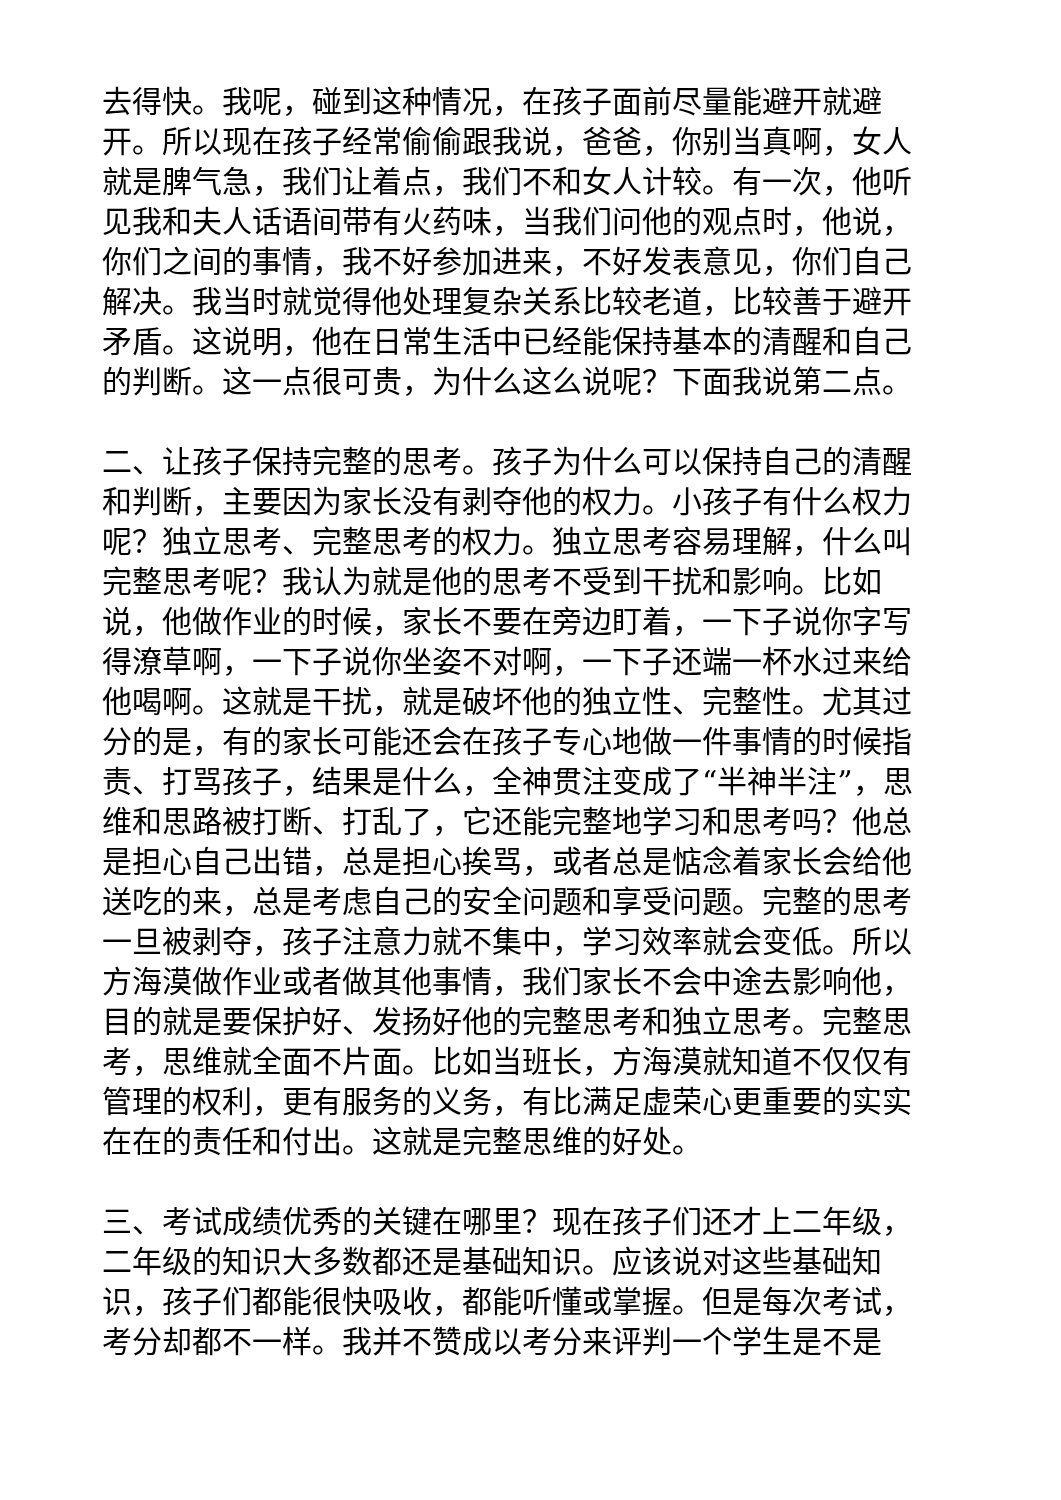去得快。我呢，碰到这种情况，在孩子面前尽量能避开就避开。所以现在孩子经常偷偷跟我说，爸爸，你别当真啊，女人就是脾气急，我们让着点，我们不和女人计较。有一次，他听见我和夫人话语间带有火药味，当我们问他的观点时，他说，你们之间的事情，我不好参加进来，不好发表意见，你们自己解决。我当时就觉得他处理复杂关系比较老道，比较善于避开矛盾。这说明，他在日常生活中已经能保持基本的清醒和自己的判断。这一点很可贵，为什么这么说呢？下面我说第二点。
二、让孩子保持完整的思考。孩子为什么可以保持自己的清醒和判断，主要因为家长没有剥夺他的权力。小孩子有什么权力呢？独立思考、完整思考的权力。独立思考容易理解，什么叫完整思考呢？我认为就是他的思考不受到干扰和影响。比如说，他做作业的时候，家长不要在旁边盯着，一下子说你字写得潦草啊，一下子说你坐姿不对啊，一下子还端一杯水过来给他喝啊。这就是干扰，就是破坏他的独立性、完整性。尤其过分的是，有的家长可能还会在孩子专心地做一件事情的时候指责、打骂孩子，结果是什么，全神贯注变成了“半神半注”，思维和思路被打断、打乱了，它还能完整地学习和思考吗？他总是担心自己出错，总是担心挨骂，或者总是惦念着家长会给他送吃的来，总是考虑自己的安全问题和享受问题。完整的思考一旦被剥夺，孩子注意力就不集中，学习效率就会变低。所以方海漠做作业或者做其他事情，我们家长不会中途去影响他，目的就是要保护好、发扬好他的完整思考和独立思考。完整思考，思维就全面不片面。比如当班长，方海漠就知道不仅仅有管理的权利，更有服务的义务，有比满足虚荣心更重要的实实在在的责任和付出。这就是完整思维的好处。
三、考试成绩优秀的关键在哪里？现在孩子们还才上二年级，二年级的知识大多数都还是基础知识。应该说对这些基础知识，孩子们都能很快吸收，都能听懂或掌握。但是每次考试，考分却都不一样。我并不赞成以考分来评判一个学生是不是